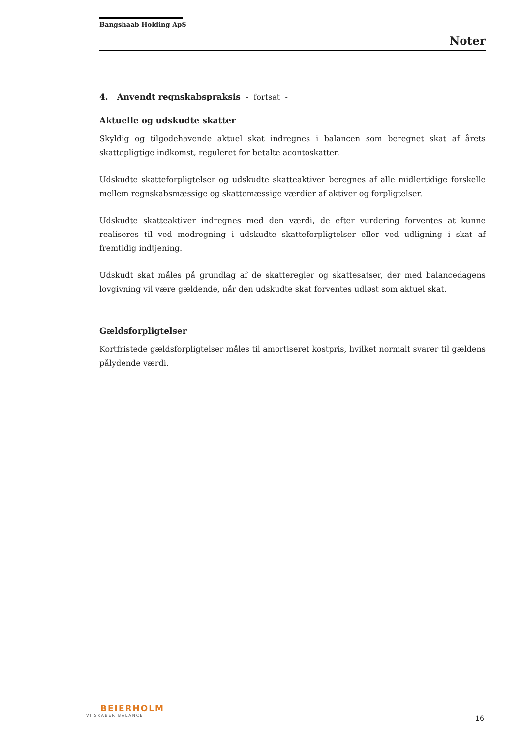Bangshaab Holding ApS
Noter
4. Anvendt regnskabspraksis - fortsat -
Aktuelle og udskudte skatter
Skyldig og tilgodehavende aktuel skat indregnes i balancen som beregnet skat af årets skattepligtige indkomst, reguleret for betalte acontoskatter.
Udskudte skatteforpligtelser og udskudte skatteaktiver beregnes af alle midlertidige forskelle mellem regnskabsmæssige og skattemæssige værdier af aktiver og forpligtelser.
Udskudte skatteaktiver indregnes med den værdi, de efter vurdering forventes at kunne realiseres til ved modregning i udskudte skatteforpligtelser eller ved udligning i skat af fremtidig indtjening.
Udskudt skat måles på grundlag af de skatteregler og skattesatser, der med balancedagens lovgivning vil være gældende, når den udskudte skat forventes udløst som aktuel skat.
Gældsforpligtelser
Kortfristede gældsforpligtelser måles til amortiseret kostpris, hvilket normalt svarer til gældens pålydende værdi.
BEIERHOLM
VI SKABER BALANCE
16